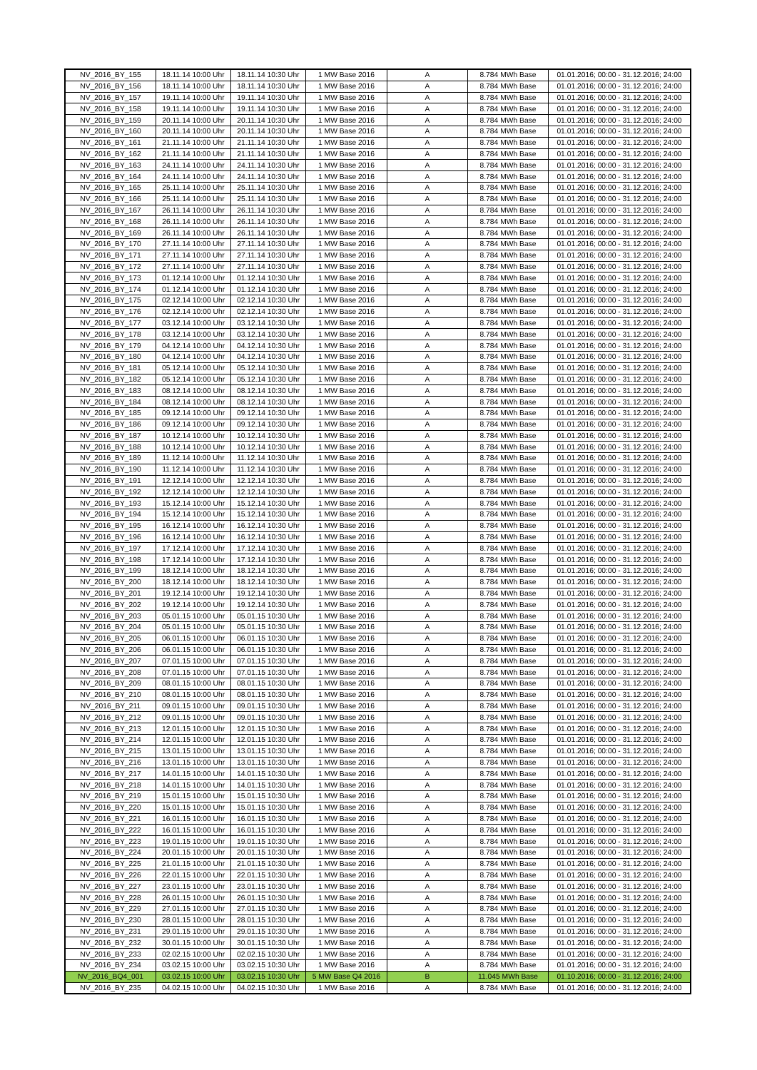| NV_2016_BY_155 | 18.11.14 10:00 Uhr | 18.11.14 10:30 Uhr | 1 MW Base 2016 | A | 8.784 MWh Base | 01.01.2016; 00:00 - 31.12.2016; 24:00 |
| NV_2016_BY_156 | 18.11.14 10:00 Uhr | 18.11.14 10:30 Uhr | 1 MW Base 2016 | A | 8.784 MWh Base | 01.01.2016; 00:00 - 31.12.2016; 24:00 |
| NV_2016_BY_157 | 19.11.14 10:00 Uhr | 19.11.14 10:30 Uhr | 1 MW Base 2016 | A | 8.784 MWh Base | 01.01.2016; 00:00 - 31.12.2016; 24:00 |
| NV_2016_BY_158 | 19.11.14 10:00 Uhr | 19.11.14 10:30 Uhr | 1 MW Base 2016 | A | 8.784 MWh Base | 01.01.2016; 00:00 - 31.12.2016; 24:00 |
| NV_2016_BY_159 | 20.11.14 10:00 Uhr | 20.11.14 10:30 Uhr | 1 MW Base 2016 | A | 8.784 MWh Base | 01.01.2016; 00:00 - 31.12.2016; 24:00 |
| NV_2016_BY_160 | 20.11.14 10:00 Uhr | 20.11.14 10:30 Uhr | 1 MW Base 2016 | A | 8.784 MWh Base | 01.01.2016; 00:00 - 31.12.2016; 24:00 |
| NV_2016_BY_161 | 21.11.14 10:00 Uhr | 21.11.14 10:30 Uhr | 1 MW Base 2016 | A | 8.784 MWh Base | 01.01.2016; 00:00 - 31.12.2016; 24:00 |
| NV_2016_BY_162 | 21.11.14 10:00 Uhr | 21.11.14 10:30 Uhr | 1 MW Base 2016 | A | 8.784 MWh Base | 01.01.2016; 00:00 - 31.12.2016; 24:00 |
| NV_2016_BY_163 | 24.11.14 10:00 Uhr | 24.11.14 10:30 Uhr | 1 MW Base 2016 | A | 8.784 MWh Base | 01.01.2016; 00:00 - 31.12.2016; 24:00 |
| NV_2016_BY_164 | 24.11.14 10:00 Uhr | 24.11.14 10:30 Uhr | 1 MW Base 2016 | A | 8.784 MWh Base | 01.01.2016; 00:00 - 31.12.2016; 24:00 |
| NV_2016_BY_165 | 25.11.14 10:00 Uhr | 25.11.14 10:30 Uhr | 1 MW Base 2016 | A | 8.784 MWh Base | 01.01.2016; 00:00 - 31.12.2016; 24:00 |
| NV_2016_BY_166 | 25.11.14 10:00 Uhr | 25.11.14 10:30 Uhr | 1 MW Base 2016 | A | 8.784 MWh Base | 01.01.2016; 00:00 - 31.12.2016; 24:00 |
| NV_2016_BY_167 | 26.11.14 10:00 Uhr | 26.11.14 10:30 Uhr | 1 MW Base 2016 | A | 8.784 MWh Base | 01.01.2016; 00:00 - 31.12.2016; 24:00 |
| NV_2016_BY_168 | 26.11.14 10:00 Uhr | 26.11.14 10:30 Uhr | 1 MW Base 2016 | A | 8.784 MWh Base | 01.01.2016; 00:00 - 31.12.2016; 24:00 |
| NV_2016_BY_169 | 26.11.14 10:00 Uhr | 26.11.14 10:30 Uhr | 1 MW Base 2016 | A | 8.784 MWh Base | 01.01.2016; 00:00 - 31.12.2016; 24:00 |
| NV_2016_BY_170 | 27.11.14 10:00 Uhr | 27.11.14 10:30 Uhr | 1 MW Base 2016 | A | 8.784 MWh Base | 01.01.2016; 00:00 - 31.12.2016; 24:00 |
| NV_2016_BY_171 | 27.11.14 10:00 Uhr | 27.11.14 10:30 Uhr | 1 MW Base 2016 | A | 8.784 MWh Base | 01.01.2016; 00:00 - 31.12.2016; 24:00 |
| NV_2016_BY_172 | 27.11.14 10:00 Uhr | 27.11.14 10:30 Uhr | 1 MW Base 2016 | A | 8.784 MWh Base | 01.01.2016; 00:00 - 31.12.2016; 24:00 |
| NV_2016_BY_173 | 01.12.14 10:00 Uhr | 01.12.14 10:30 Uhr | 1 MW Base 2016 | A | 8.784 MWh Base | 01.01.2016; 00:00 - 31.12.2016; 24:00 |
| NV_2016_BY_174 | 01.12.14 10:00 Uhr | 01.12.14 10:30 Uhr | 1 MW Base 2016 | A | 8.784 MWh Base | 01.01.2016; 00:00 - 31.12.2016; 24:00 |
| NV_2016_BY_175 | 02.12.14 10:00 Uhr | 02.12.14 10:30 Uhr | 1 MW Base 2016 | A | 8.784 MWh Base | 01.01.2016; 00:00 - 31.12.2016; 24:00 |
| NV_2016_BY_176 | 02.12.14 10:00 Uhr | 02.12.14 10:30 Uhr | 1 MW Base 2016 | A | 8.784 MWh Base | 01.01.2016; 00:00 - 31.12.2016; 24:00 |
| NV_2016_BY_177 | 03.12.14 10:00 Uhr | 03.12.14 10:30 Uhr | 1 MW Base 2016 | A | 8.784 MWh Base | 01.01.2016; 00:00 - 31.12.2016; 24:00 |
| NV_2016_BY_178 | 03.12.14 10:00 Uhr | 03.12.14 10:30 Uhr | 1 MW Base 2016 | A | 8.784 MWh Base | 01.01.2016; 00:00 - 31.12.2016; 24:00 |
| NV_2016_BY_179 | 04.12.14 10:00 Uhr | 04.12.14 10:30 Uhr | 1 MW Base 2016 | A | 8.784 MWh Base | 01.01.2016; 00:00 - 31.12.2016; 24:00 |
| NV_2016_BY_180 | 04.12.14 10:00 Uhr | 04.12.14 10:30 Uhr | 1 MW Base 2016 | A | 8.784 MWh Base | 01.01.2016; 00:00 - 31.12.2016; 24:00 |
| NV_2016_BY_181 | 05.12.14 10:00 Uhr | 05.12.14 10:30 Uhr | 1 MW Base 2016 | A | 8.784 MWh Base | 01.01.2016; 00:00 - 31.12.2016; 24:00 |
| NV_2016_BY_182 | 05.12.14 10:00 Uhr | 05.12.14 10:30 Uhr | 1 MW Base 2016 | A | 8.784 MWh Base | 01.01.2016; 00:00 - 31.12.2016; 24:00 |
| NV_2016_BY_183 | 08.12.14 10:00 Uhr | 08.12.14 10:30 Uhr | 1 MW Base 2016 | A | 8.784 MWh Base | 01.01.2016; 00:00 - 31.12.2016; 24:00 |
| NV_2016_BY_184 | 08.12.14 10:00 Uhr | 08.12.14 10:30 Uhr | 1 MW Base 2016 | A | 8.784 MWh Base | 01.01.2016; 00:00 - 31.12.2016; 24:00 |
| NV_2016_BY_185 | 09.12.14 10:00 Uhr | 09.12.14 10:30 Uhr | 1 MW Base 2016 | A | 8.784 MWh Base | 01.01.2016; 00:00 - 31.12.2016; 24:00 |
| NV_2016_BY_186 | 09.12.14 10:00 Uhr | 09.12.14 10:30 Uhr | 1 MW Base 2016 | A | 8.784 MWh Base | 01.01.2016; 00:00 - 31.12.2016; 24:00 |
| NV_2016_BY_187 | 10.12.14 10:00 Uhr | 10.12.14 10:30 Uhr | 1 MW Base 2016 | A | 8.784 MWh Base | 01.01.2016; 00:00 - 31.12.2016; 24:00 |
| NV_2016_BY_188 | 10.12.14 10:00 Uhr | 10.12.14 10:30 Uhr | 1 MW Base 2016 | A | 8.784 MWh Base | 01.01.2016; 00:00 - 31.12.2016; 24:00 |
| NV_2016_BY_189 | 11.12.14 10:00 Uhr | 11.12.14 10:30 Uhr | 1 MW Base 2016 | A | 8.784 MWh Base | 01.01.2016; 00:00 - 31.12.2016; 24:00 |
| NV_2016_BY_190 | 11.12.14 10:00 Uhr | 11.12.14 10:30 Uhr | 1 MW Base 2016 | A | 8.784 MWh Base | 01.01.2016; 00:00 - 31.12.2016; 24:00 |
| NV_2016_BY_191 | 12.12.14 10:00 Uhr | 12.12.14 10:30 Uhr | 1 MW Base 2016 | A | 8.784 MWh Base | 01.01.2016; 00:00 - 31.12.2016; 24:00 |
| NV_2016_BY_192 | 12.12.14 10:00 Uhr | 12.12.14 10:30 Uhr | 1 MW Base 2016 | A | 8.784 MWh Base | 01.01.2016; 00:00 - 31.12.2016; 24:00 |
| NV_2016_BY_193 | 15.12.14 10:00 Uhr | 15.12.14 10:30 Uhr | 1 MW Base 2016 | A | 8.784 MWh Base | 01.01.2016; 00:00 - 31.12.2016; 24:00 |
| NV_2016_BY_194 | 15.12.14 10:00 Uhr | 15.12.14 10:30 Uhr | 1 MW Base 2016 | A | 8.784 MWh Base | 01.01.2016; 00:00 - 31.12.2016; 24:00 |
| NV_2016_BY_195 | 16.12.14 10:00 Uhr | 16.12.14 10:30 Uhr | 1 MW Base 2016 | A | 8.784 MWh Base | 01.01.2016; 00:00 - 31.12.2016; 24:00 |
| NV_2016_BY_196 | 16.12.14 10:00 Uhr | 16.12.14 10:30 Uhr | 1 MW Base 2016 | A | 8.784 MWh Base | 01.01.2016; 00:00 - 31.12.2016; 24:00 |
| NV_2016_BY_197 | 17.12.14 10:00 Uhr | 17.12.14 10:30 Uhr | 1 MW Base 2016 | A | 8.784 MWh Base | 01.01.2016; 00:00 - 31.12.2016; 24:00 |
| NV_2016_BY_198 | 17.12.14 10:00 Uhr | 17.12.14 10:30 Uhr | 1 MW Base 2016 | A | 8.784 MWh Base | 01.01.2016; 00:00 - 31.12.2016; 24:00 |
| NV_2016_BY_199 | 18.12.14 10:00 Uhr | 18.12.14 10:30 Uhr | 1 MW Base 2016 | A | 8.784 MWh Base | 01.01.2016; 00:00 - 31.12.2016; 24:00 |
| NV_2016_BY_200 | 18.12.14 10:00 Uhr | 18.12.14 10:30 Uhr | 1 MW Base 2016 | A | 8.784 MWh Base | 01.01.2016; 00:00 - 31.12.2016; 24:00 |
| NV_2016_BY_201 | 19.12.14 10:00 Uhr | 19.12.14 10:30 Uhr | 1 MW Base 2016 | A | 8.784 MWh Base | 01.01.2016; 00:00 - 31.12.2016; 24:00 |
| NV_2016_BY_202 | 19.12.14 10:00 Uhr | 19.12.14 10:30 Uhr | 1 MW Base 2016 | A | 8.784 MWh Base | 01.01.2016; 00:00 - 31.12.2016; 24:00 |
| NV_2016_BY_203 | 05.01.15 10:00 Uhr | 05.01.15 10:30 Uhr | 1 MW Base 2016 | A | 8.784 MWh Base | 01.01.2016; 00:00 - 31.12.2016; 24:00 |
| NV_2016_BY_204 | 05.01.15 10:00 Uhr | 05.01.15 10:30 Uhr | 1 MW Base 2016 | A | 8.784 MWh Base | 01.01.2016; 00:00 - 31.12.2016; 24:00 |
| NV_2016_BY_205 | 06.01.15 10:00 Uhr | 06.01.15 10:30 Uhr | 1 MW Base 2016 | A | 8.784 MWh Base | 01.01.2016; 00:00 - 31.12.2016; 24:00 |
| NV_2016_BY_206 | 06.01.15 10:00 Uhr | 06.01.15 10:30 Uhr | 1 MW Base 2016 | A | 8.784 MWh Base | 01.01.2016; 00:00 - 31.12.2016; 24:00 |
| NV_2016_BY_207 | 07.01.15 10:00 Uhr | 07.01.15 10:30 Uhr | 1 MW Base 2016 | A | 8.784 MWh Base | 01.01.2016; 00:00 - 31.12.2016; 24:00 |
| NV_2016_BY_208 | 07.01.15 10:00 Uhr | 07.01.15 10:30 Uhr | 1 MW Base 2016 | A | 8.784 MWh Base | 01.01.2016; 00:00 - 31.12.2016; 24:00 |
| NV_2016_BY_209 | 08.01.15 10:00 Uhr | 08.01.15 10:30 Uhr | 1 MW Base 2016 | A | 8.784 MWh Base | 01.01.2016; 00:00 - 31.12.2016; 24:00 |
| NV_2016_BY_210 | 08.01.15 10:00 Uhr | 08.01.15 10:30 Uhr | 1 MW Base 2016 | A | 8.784 MWh Base | 01.01.2016; 00:00 - 31.12.2016; 24:00 |
| NV_2016_BY_211 | 09.01.15 10:00 Uhr | 09.01.15 10:30 Uhr | 1 MW Base 2016 | A | 8.784 MWh Base | 01.01.2016; 00:00 - 31.12.2016; 24:00 |
| NV_2016_BY_212 | 09.01.15 10:00 Uhr | 09.01.15 10:30 Uhr | 1 MW Base 2016 | A | 8.784 MWh Base | 01.01.2016; 00:00 - 31.12.2016; 24:00 |
| NV_2016_BY_213 | 12.01.15 10:00 Uhr | 12.01.15 10:30 Uhr | 1 MW Base 2016 | A | 8.784 MWh Base | 01.01.2016; 00:00 - 31.12.2016; 24:00 |
| NV_2016_BY_214 | 12.01.15 10:00 Uhr | 12.01.15 10:30 Uhr | 1 MW Base 2016 | A | 8.784 MWh Base | 01.01.2016; 00:00 - 31.12.2016; 24:00 |
| NV_2016_BY_215 | 13.01.15 10:00 Uhr | 13.01.15 10:30 Uhr | 1 MW Base 2016 | A | 8.784 MWh Base | 01.01.2016; 00:00 - 31.12.2016; 24:00 |
| NV_2016_BY_216 | 13.01.15 10:00 Uhr | 13.01.15 10:30 Uhr | 1 MW Base 2016 | A | 8.784 MWh Base | 01.01.2016; 00:00 - 31.12.2016; 24:00 |
| NV_2016_BY_217 | 14.01.15 10:00 Uhr | 14.01.15 10:30 Uhr | 1 MW Base 2016 | A | 8.784 MWh Base | 01.01.2016; 00:00 - 31.12.2016; 24:00 |
| NV_2016_BY_218 | 14.01.15 10:00 Uhr | 14.01.15 10:30 Uhr | 1 MW Base 2016 | A | 8.784 MWh Base | 01.01.2016; 00:00 - 31.12.2016; 24:00 |
| NV_2016_BY_219 | 15.01.15 10:00 Uhr | 15.01.15 10:30 Uhr | 1 MW Base 2016 | A | 8.784 MWh Base | 01.01.2016; 00:00 - 31.12.2016; 24:00 |
| NV_2016_BY_220 | 15.01.15 10:00 Uhr | 15.01.15 10:30 Uhr | 1 MW Base 2016 | A | 8.784 MWh Base | 01.01.2016; 00:00 - 31.12.2016; 24:00 |
| NV_2016_BY_221 | 16.01.15 10:00 Uhr | 16.01.15 10:30 Uhr | 1 MW Base 2016 | A | 8.784 MWh Base | 01.01.2016; 00:00 - 31.12.2016; 24:00 |
| NV_2016_BY_222 | 16.01.15 10:00 Uhr | 16.01.15 10:30 Uhr | 1 MW Base 2016 | A | 8.784 MWh Base | 01.01.2016; 00:00 - 31.12.2016; 24:00 |
| NV_2016_BY_223 | 19.01.15 10:00 Uhr | 19.01.15 10:30 Uhr | 1 MW Base 2016 | A | 8.784 MWh Base | 01.01.2016; 00:00 - 31.12.2016; 24:00 |
| NV_2016_BY_224 | 20.01.15 10:00 Uhr | 20.01.15 10:30 Uhr | 1 MW Base 2016 | A | 8.784 MWh Base | 01.01.2016; 00:00 - 31.12.2016; 24:00 |
| NV_2016_BY_225 | 21.01.15 10:00 Uhr | 21.01.15 10:30 Uhr | 1 MW Base 2016 | A | 8.784 MWh Base | 01.01.2016; 00:00 - 31.12.2016; 24:00 |
| NV_2016_BY_226 | 22.01.15 10:00 Uhr | 22.01.15 10:30 Uhr | 1 MW Base 2016 | A | 8.784 MWh Base | 01.01.2016; 00:00 - 31.12.2016; 24:00 |
| NV_2016_BY_227 | 23.01.15 10:00 Uhr | 23.01.15 10:30 Uhr | 1 MW Base 2016 | A | 8.784 MWh Base | 01.01.2016; 00:00 - 31.12.2016; 24:00 |
| NV_2016_BY_228 | 26.01.15 10:00 Uhr | 26.01.15 10:30 Uhr | 1 MW Base 2016 | A | 8.784 MWh Base | 01.01.2016; 00:00 - 31.12.2016; 24:00 |
| NV_2016_BY_229 | 27.01.15 10:00 Uhr | 27.01.15 10:30 Uhr | 1 MW Base 2016 | A | 8.784 MWh Base | 01.01.2016; 00:00 - 31.12.2016; 24:00 |
| NV_2016_BY_230 | 28.01.15 10:00 Uhr | 28.01.15 10:30 Uhr | 1 MW Base 2016 | A | 8.784 MWh Base | 01.01.2016; 00:00 - 31.12.2016; 24:00 |
| NV_2016_BY_231 | 29.01.15 10:00 Uhr | 29.01.15 10:30 Uhr | 1 MW Base 2016 | A | 8.784 MWh Base | 01.01.2016; 00:00 - 31.12.2016; 24:00 |
| NV_2016_BY_232 | 30.01.15 10:00 Uhr | 30.01.15 10:30 Uhr | 1 MW Base 2016 | A | 8.784 MWh Base | 01.01.2016; 00:00 - 31.12.2016; 24:00 |
| NV_2016_BY_233 | 02.02.15 10:00 Uhr | 02.02.15 10:30 Uhr | 1 MW Base 2016 | A | 8.784 MWh Base | 01.01.2016; 00:00 - 31.12.2016; 24:00 |
| NV_2016_BY_234 | 03.02.15 10:00 Uhr | 03.02.15 10:30 Uhr | 1 MW Base 2016 | A | 8.784 MWh Base | 01.01.2016; 00:00 - 31.12.2016; 24:00 |
| NV_2016_BQ4_001 | 03.02.15 10:00 Uhr | 03.02.15 10:30 Uhr | 5 MW Base Q4 2016 | B | 11.045 MWh Base | 01.10.2016; 00:00 - 31.12.2016; 24:00 |
| NV_2016_BY_235 | 04.02.15 10:00 Uhr | 04.02.15 10:30 Uhr | 1 MW Base 2016 | A | 8.784 MWh Base | 01.01.2016; 00:00 - 31.12.2016; 24:00 |